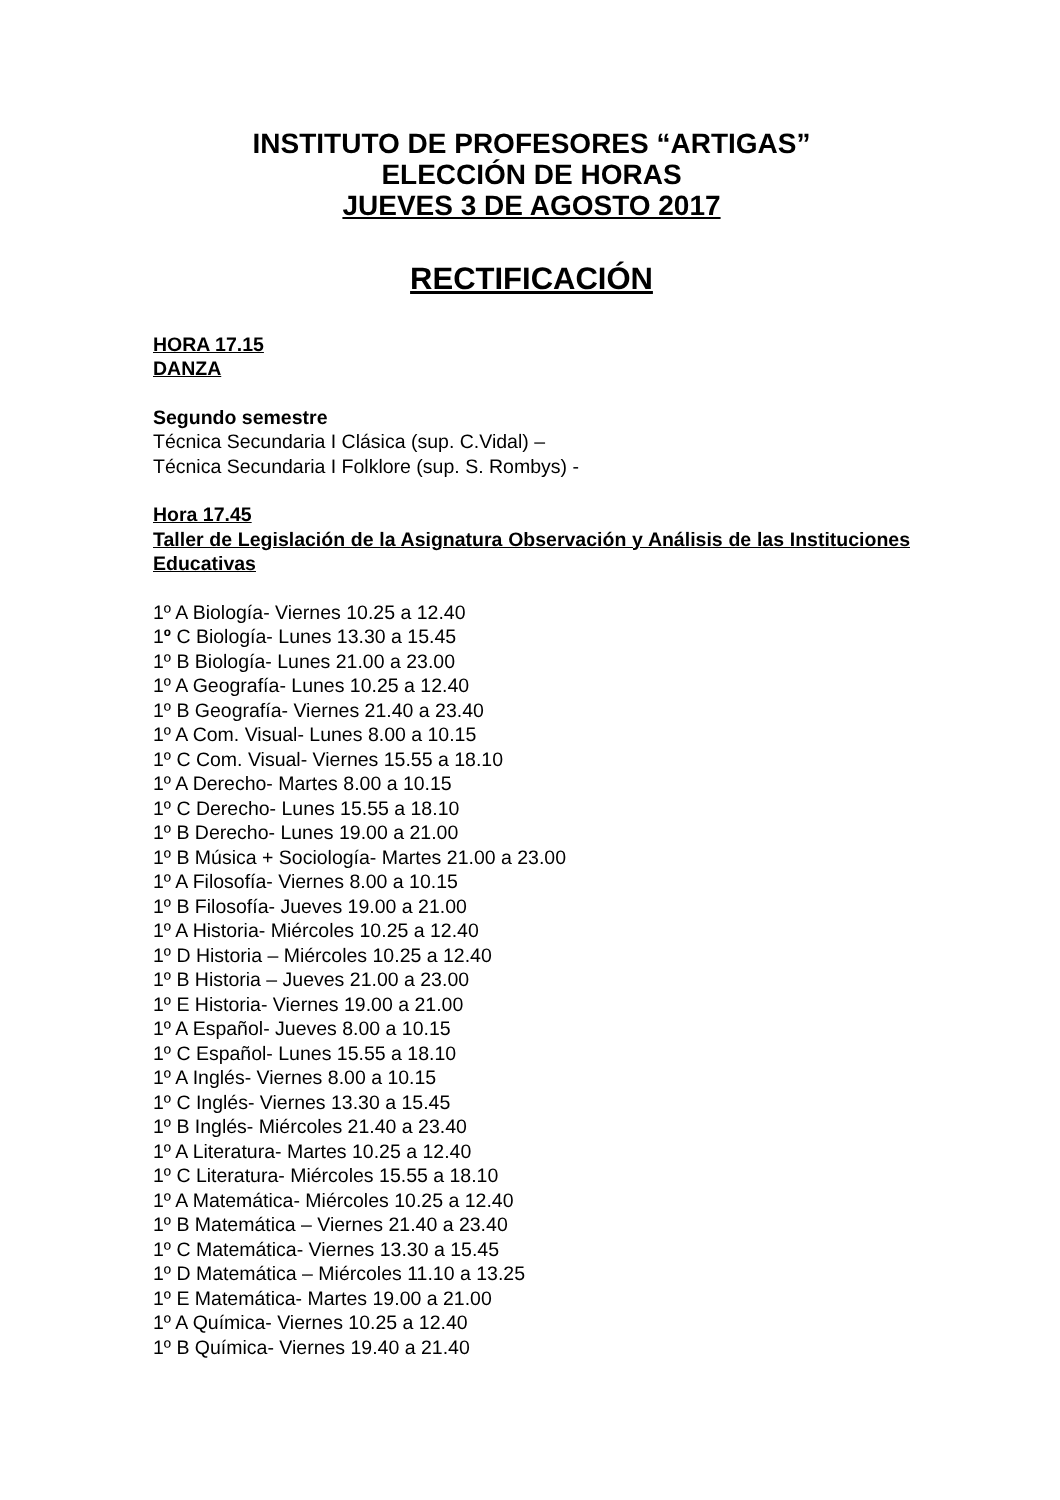INSTITUTO DE PROFESORES “ARTIGAS”
ELECCIÓN DE HORAS
JUEVES 3 DE AGOSTO 2017
RECTIFICACIÓN
HORA 17.15
DANZA
Segundo semestre
Técnica Secundaria I Clásica (sup. C.Vidal) –
Técnica Secundaria I Folklore (sup. S. Rombys) -
Hora 17.45
Taller de Legislación de la Asignatura Observación y Análisis de las Instituciones Educativas
1º A Biología- Viernes 10.25 a 12.40
1º C Biología- Lunes 13.30 a 15.45
1º B Biología- Lunes 21.00 a 23.00
1º A Geografía- Lunes 10.25 a 12.40
1º B Geografía- Viernes 21.40 a 23.40
1º A Com. Visual- Lunes 8.00 a 10.15
1º C Com. Visual- Viernes 15.55 a 18.10
1º A Derecho- Martes 8.00 a 10.15
1º C Derecho- Lunes 15.55 a 18.10
1º B Derecho- Lunes 19.00 a 21.00
1º B Música + Sociología- Martes 21.00 a 23.00
1º A Filosofía- Viernes 8.00 a 10.15
1º B Filosofía- Jueves 19.00 a 21.00
1º A Historia- Miércoles 10.25 a 12.40
1º D Historia – Miércoles 10.25 a 12.40
1º B Historia – Jueves 21.00 a 23.00
1º E Historia- Viernes 19.00 a 21.00
1º A Español- Jueves 8.00 a 10.15
1º C Español- Lunes 15.55 a 18.10
1º A Inglés- Viernes 8.00 a 10.15
1º C Inglés- Viernes 13.30 a 15.45
1º B Inglés- Miércoles 21.40 a 23.40
1º A Literatura- Martes 10.25 a 12.40
1º C Literatura- Miércoles 15.55 a 18.10
1º A Matemática- Miércoles 10.25 a 12.40
1º B Matemática – Viernes 21.40 a 23.40
1º C Matemática- Viernes 13.30 a 15.45
1º D Matemática – Miércoles 11.10 a 13.25
1º E Matemática- Martes 19.00 a 21.00
1º A Química- Viernes 10.25 a 12.40
1º B Química- Viernes 19.40 a 21.40